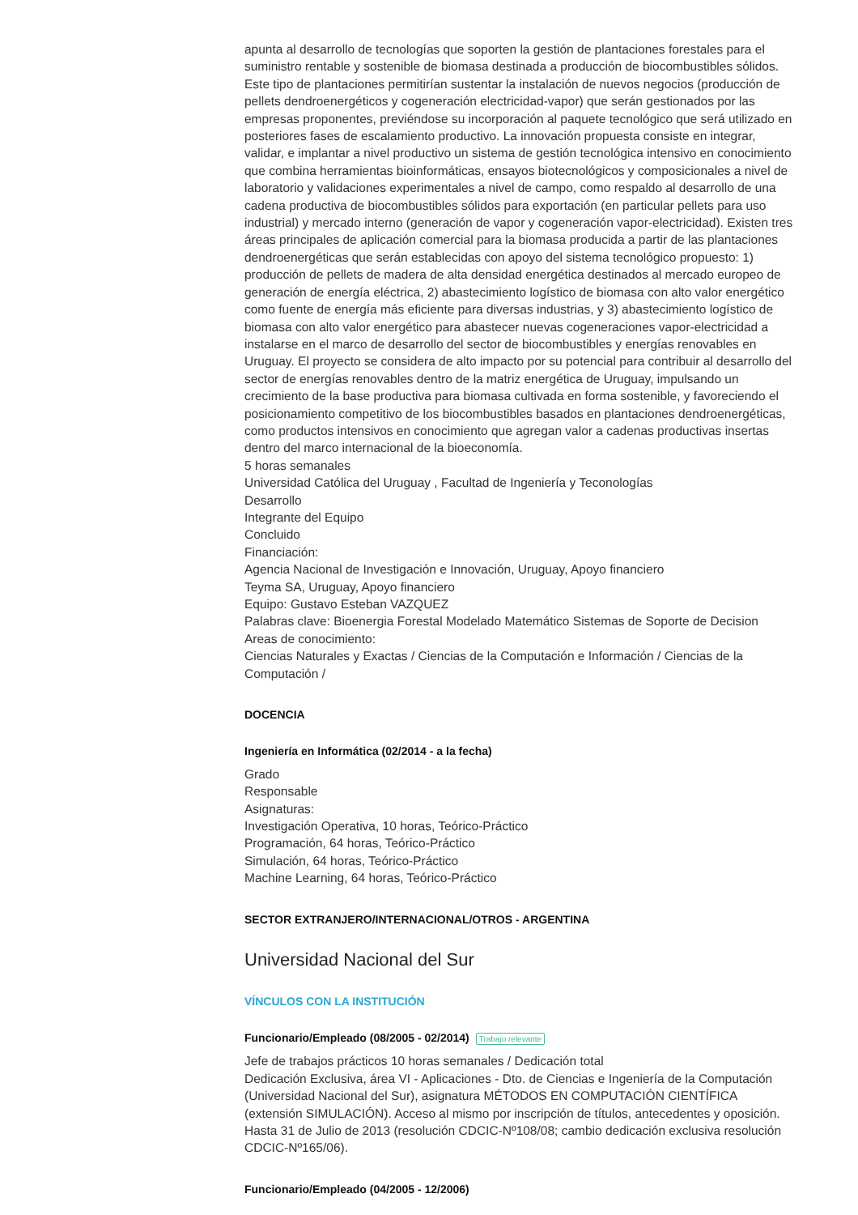apunta al desarrollo de tecnologías que soporten la gestión de plantaciones forestales para el suministro rentable y sostenible de biomasa destinada a producción de biocombustibles sólidos. Este tipo de plantaciones permitirían sustentar la instalación de nuevos negocios (producción de pellets dendroenergéticos y cogeneración electricidad-vapor) que serán gestionados por las empresas proponentes, previéndose su incorporación al paquete tecnológico que será utilizado en posteriores fases de escalamiento productivo. La innovación propuesta consiste en integrar, validar, e implantar a nivel productivo un sistema de gestión tecnológica intensivo en conocimiento que combina herramientas bioinformáticas, ensayos biotecnológicos y composicionales a nivel de laboratorio y validaciones experimentales a nivel de campo, como respaldo al desarrollo de una cadena productiva de biocombustibles sólidos para exportación (en particular pellets para uso industrial) y mercado interno (generación de vapor y cogeneración vapor-electricidad). Existen tres áreas principales de aplicación comercial para la biomasa producida a partir de las plantaciones dendroenergéticas que serán establecidas con apoyo del sistema tecnológico propuesto: 1) producción de pellets de madera de alta densidad energética destinados al mercado europeo de generación de energía eléctrica, 2) abastecimiento logístico de biomasa con alto valor energético como fuente de energía más eficiente para diversas industrias, y 3) abastecimiento logístico de biomasa con alto valor energético para abastecer nuevas cogeneraciones vapor-electricidad a instalarse en el marco de desarrollo del sector de biocombustibles y energías renovables en Uruguay. El proyecto se considera de alto impacto por su potencial para contribuir al desarrollo del sector de energías renovables dentro de la matriz energética de Uruguay, impulsando un crecimiento de la base productiva para biomasa cultivada en forma sostenible, y favoreciendo el posicionamiento competitivo de los biocombustibles basados en plantaciones dendroenergéticas, como productos intensivos en conocimiento que agregan valor a cadenas productivas insertas dentro del marco internacional de la bioeconomía.
5 horas semanales
Universidad Católica del Uruguay , Facultad de Ingeniería y Teconologías
Desarrollo
Integrante del Equipo
Concluido
Financiación:
Agencia Nacional de Investigación e Innovación, Uruguay, Apoyo financiero
Teyma SA, Uruguay, Apoyo financiero
Equipo: Gustavo Esteban VAZQUEZ
Palabras clave: Bioenergia Forestal Modelado Matemático Sistemas de Soporte de Decision
Areas de conocimiento:
Ciencias Naturales y Exactas / Ciencias de la Computación e Información / Ciencias de la Computación /
DOCENCIA
Ingeniería en Informática (02/2014 - a la fecha)
Grado
Responsable
Asignaturas:
Investigación Operativa, 10 horas, Teórico-Práctico
Programación, 64 horas, Teórico-Práctico
Simulación, 64 horas, Teórico-Práctico
Machine Learning, 64 horas, Teórico-Práctico
SECTOR EXTRANJERO/INTERNACIONAL/OTROS - ARGENTINA
Universidad Nacional del Sur
VÍNCULOS CON LA INSTITUCIÓN
Funcionario/Empleado (08/2005 - 02/2014) Trabajo relevante
Jefe de trabajos prácticos 10 horas semanales / Dedicación total
Dedicación Exclusiva, área VI - Aplicaciones - Dto. de Ciencias e Ingeniería de la Computación (Universidad Nacional del Sur), asignatura MÉTODOS EN COMPUTACIÓN CIENTÍFICA (extensión SIMULACIÓN). Acceso al mismo por inscripción de títulos, antecedentes y oposición. Hasta 31 de Julio de 2013 (resolución CDCIC-Nº108/08; cambio dedicación exclusiva resolución CDCIC-Nº165/06).
Funcionario/Empleado (04/2005 - 12/2006)